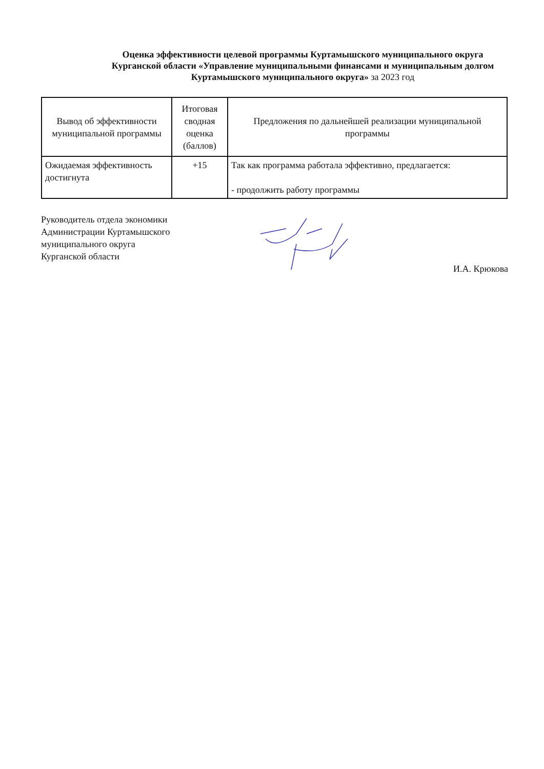Оценка эффективности целевой программы Куртамышского муниципального округа Курганской области «Управление муниципальными финансами и муниципальным долгом Куртамышского муниципального округа» за 2023 год
| Вывод об эффективности муниципальной программы | Итоговая сводная оценка (баллов) | Предложения по дальнейшей реализации муниципальной программы |
| --- | --- | --- |
| Ожидаемая эффективность достигнута | +15 | Так как программа работала эффективно, предлагается: - продолжить работу программы |
Руководитель отдела экономики
Администрации Куртамышского
муниципального округа
Курганской области
И.А. Крюкова